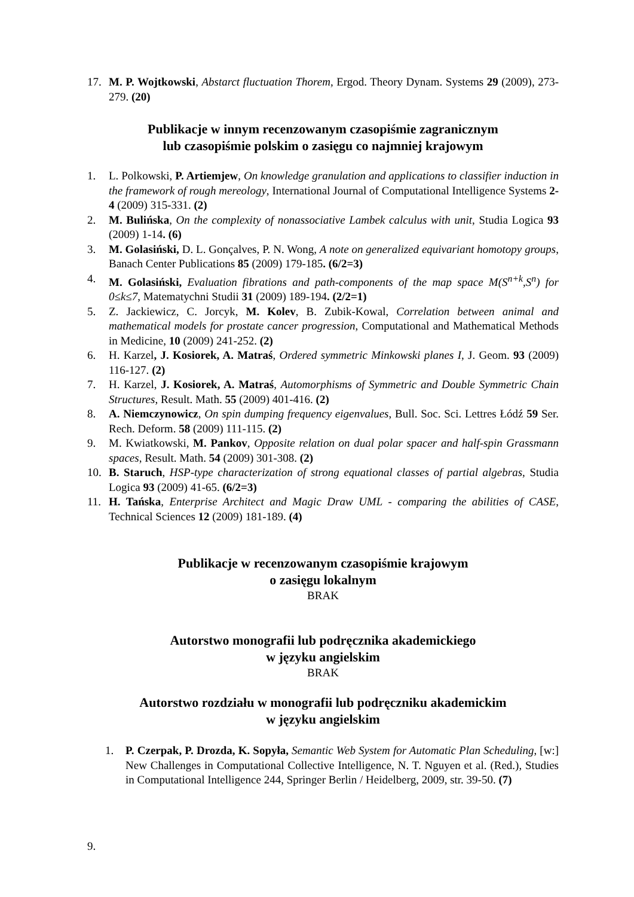17. M. P. Wojtkowski, Abstarct fluctuation Thorem, Ergod. Theory Dynam. Systems 29 (2009), 273-279. (20)
Publikacje w innym recenzowanym czasopiśmie zagranicznym
lub czasopiśmie polskim o zasięgu co najmniej krajowym
1. L. Polkowski, P. Artiemjew, On knowledge granulation and applications to classifier induction in the framework of rough mereology, International Journal of Computational Intelligence Systems 2-4 (2009) 315-331. (2)
2. M. Bulińska, On the complexity of nonassociative Lambek calculus with unit, Studia Logica 93 (2009) 1-14. (6)
3. M. Golasiński, D. L. Gonçalves, P. N. Wong, A note on generalized equivariant homotopy groups, Banach Center Publications 85 (2009) 179-185. (6/2=3)
4. M. Golasiński, Evaluation fibrations and path-components of the map space M(S<sup>n+k</sup>,S<sup>n</sup>) for 0≤k≤7, Matematychni Studii 31 (2009) 189-194. (2/2=1)
5. Z. Jackiewicz, C. Jorcyk, M. Kolev, B. Zubik-Kowal, Correlation between animal and mathematical models for prostate cancer progression, Computational and Mathematical Methods in Medicine, 10 (2009) 241-252. (2)
6. H. Karzel, J. Kosiorek, A. Matraś, Ordered symmetric Minkowski planes I, J. Geom. 93 (2009) 116-127. (2)
7. H. Karzel, J. Kosiorek, A. Matraś, Automorphisms of Symmetric and Double Symmetric Chain Structures, Result. Math. 55 (2009) 401-416. (2)
8. A. Niemczynowicz, On spin dumping frequency eigenvalues, Bull. Soc. Sci. Lettres Łódź 59 Ser. Rech. Deform. 58 (2009) 111-115. (2)
9. M. Kwiatkowski, M. Pankov, Opposite relation on dual polar spacer and half-spin Grassmann spaces, Result. Math. 54 (2009) 301-308. (2)
10. B. Staruch, HSP-type characterization of strong equational classes of partial algebras, Studia Logica 93 (2009) 41-65. (6/2=3)
11. H. Tańska, Enterprise Architect and Magic Draw UML - comparing the abilities of CASE, Technical Sciences 12 (2009) 181-189. (4)
Publikacje w recenzowanym czasopiśmie krajowym
o zasięgu lokalnym
BRAK
Autorstwo monografii lub podręcznika akademickiego
w języku angielskim
BRAK
Autorstwo rozdziału w monografii lub podręczniku akademickim
w języku angielskim
1. P. Czerpak, P. Drozda, K. Sopyła, Semantic Web System for Automatic Plan Scheduling, [w:] New Challenges in Computational Collective Intelligence, N. T. Nguyen et al. (Red.), Studies in Computational Intelligence 244, Springer Berlin / Heidelberg, 2009, str. 39-50. (7)
9.